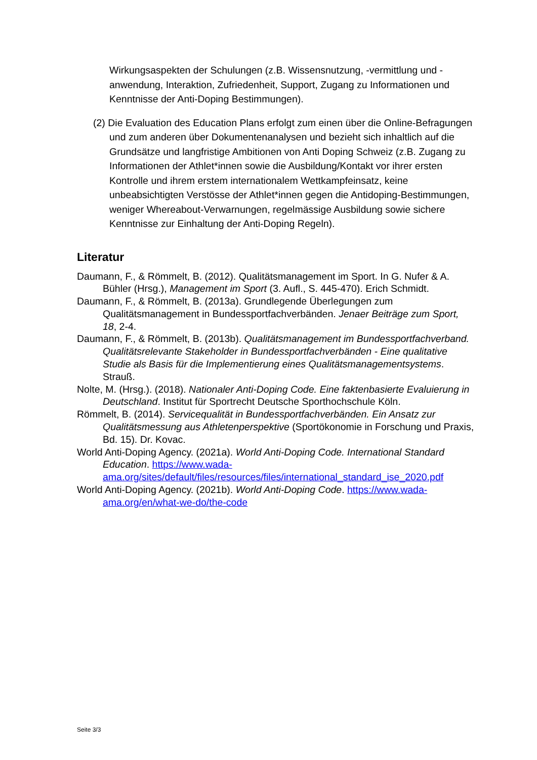Wirkungsaspekten der Schulungen (z.B. Wissensnutzung, -vermittlung und -anwendung, Interaktion, Zufriedenheit, Support, Zugang zu Informationen und Kenntnisse der Anti-Doping Bestimmungen).
(2) Die Evaluation des Education Plans erfolgt zum einen über die Online-Befragungen und zum anderen über Dokumentenanalysen und bezieht sich inhaltlich auf die Grundsätze und langfristige Ambitionen von Anti Doping Schweiz (z.B. Zugang zu Informationen der Athlet*innen sowie die Ausbildung/Kontakt vor ihrer ersten Kontrolle und ihrem erstem internationalem Wettkampfeinsatz, keine unbeabsichtigten Verstösse der Athlet*innen gegen die Antidoping-Bestimmungen, weniger Whereabout-Verwarnungen, regelmässige Ausbildung sowie sichere Kenntnisse zur Einhaltung der Anti-Doping Regeln).
Literatur
Daumann, F., & Römmelt, B. (2012). Qualitätsmanagement im Sport. In G. Nufer & A. Bühler (Hrsg.), Management im Sport (3. Aufl., S. 445-470). Erich Schmidt.
Daumann, F., & Römmelt, B. (2013a). Grundlegende Überlegungen zum Qualitätsmanagement in Bundessportfachverbänden. Jenaer Beiträge zum Sport, 18, 2-4.
Daumann, F., & Römmelt, B. (2013b). Qualitätsmanagement im Bundessportfachverband. Qualitätsrelevante Stakeholder in Bundessportfachverbänden - Eine qualitative Studie als Basis für die Implementierung eines Qualitätsmanagementsystems. Strauß.
Nolte, M. (Hrsg.). (2018). Nationaler Anti-Doping Code. Eine faktenbasierte Evaluierung in Deutschland. Institut für Sportrecht Deutsche Sporthochschule Köln.
Römmelt, B. (2014). Servicequalität in Bundessportfachverbänden. Ein Ansatz zur Qualitätsmessung aus Athletenperspektive (Sportökonomie in Forschung und Praxis, Bd. 15). Dr. Kovac.
World Anti-Doping Agency. (2021a). World Anti-Doping Code. International Standard Education. https://www.wada-ama.org/sites/default/files/resources/files/international_standard_ise_2020.pdf
World Anti-Doping Agency. (2021b). World Anti-Doping Code. https://www.wada-ama.org/en/what-we-do/the-code
Seite 3/3